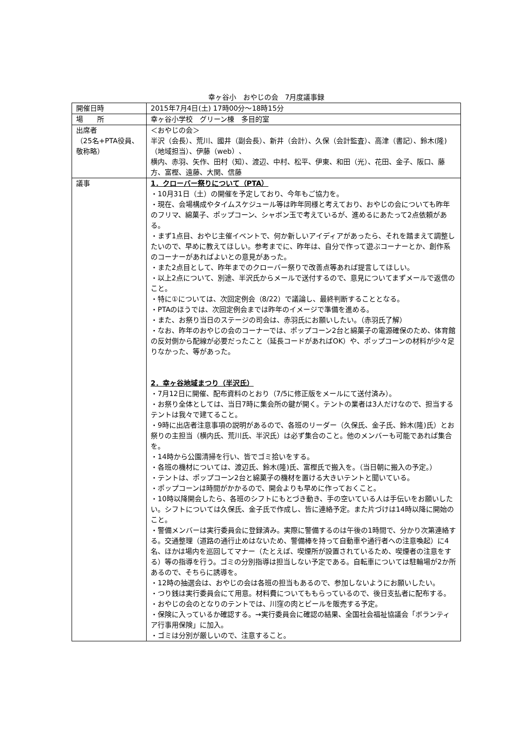幸ヶ谷小　おやじの会　7月度議事録
| 開催日時 | 2015年7月4日(土) 17時00分～18時15分 |
| 場 所 | 幸ヶ谷小学校 グリーン棟 多目的室 |
| 出席者 （25名+PTA役員、敬称略） | ＜おやじの会＞ 半沢（会長）、荒川、國井（副会長）、新井（会計）、久保（会計監査）、高津（書記）、鈴木(隆)（地域担当）、伊藤（web）、 横内、赤羽、矢作、田村（知）、渡辺、中村、松平、伊東、和田（光）、花田、金子、阪口、藤方、富樫、遠藤、大関、信藤 |
| 議事 | 1．クローバー祭りについて（PTA） ・10月31日（土）の開催を予定しており、今年もご協力を。 ・現在、会場構成やタイムスケジュール等は昨年同様と考えており、おやじの会についても昨年のフリマ、綿菓子、ポップコーン、シャボン玉で考えているが、進めるにあたって2点依頼がある。 ・まず1点目、おやじ主催イベントで、何か新しいアイディアがあったら、それを踏まえて調整したいので、早めに教えてほしい。参考までに、昨年は、自分で作って遊ぶコーナーとか、創作系のコーナーがあればよいとの意見があった。 ・また2点目として、昨年までのクローバー祭りで改善点等あれば提言してほしい。 ・以上2点について、別途、半沢氏からメールで送付するので、意見についてまずメールで返信のこと。 ・特に①については、次回定例会（8/22）で議論し、最終判断することとなる。 ・PTAのほうでは、次回定例会までは昨年のイメージで準備を進める。 ・また、お祭り当日のステージの司会は、赤羽氏にお願いしたい。（赤羽氏了解） ・なお、昨年のおやじの会のコーナーでは、ポップコーン2台と綿菓子の電源確保のため、体育館の反対側から配線が必要だったこと（延長コードがあればOK）や、ポップコーンの材料が少々足りなかった、等があった。 2．幸ヶ谷地域まつり（半沢氏） ・7月12日に開催、配布資料のとおり（7/5に修正版をメールにて送付済み）。 ・お祭り全体としては、当日7時に集会所の鍵が開く。テントの業者は3人だけなので、担当するテントは我々で建てること。 ・9時に出店者注意事項の説明があるので、各班のリーダー（久保氏、金子氏、鈴木(隆)氏）とお祭りの主担当（横内氏、荒川氏、半沢氏）は必ず集合のこと。他のメンバーも可能であれば集合を。 ・14時から公園清掃を行い、皆でゴミ拾いをする。 ・各班の機材については、渡辺氏、鈴木(隆)氏、富樫氏で搬入を。（当日朝に搬入の予定。） ・テントは、ポップコーン2台と綿菓子の機材を置ける大きいテントと聞いている。 ・ポップコーンは時間がかかるので、開会よりも早めに作っておくこと。 ・10時以降開会したら、各班のシフトにもとづき動き、手の空いている人は手伝いをお願いしたい。シフトについては久保氏、金子氏で作成し、皆に連絡予定。また片づけは14時以降に開始のこと。 ・警備メンバーは実行委員会に登録済み。実際に警備するのは午後の1時間で、分かり次第連絡する。交通整理（道路の通行止めはないため、警備棒を持って自動車や通行者への注意喚起）に4名、ほかは場内を巡回してマナー（たとえば、喫煙所が設置されているため、喫煙者の注意をする）等の指導を行う。ゴミの分別指導は担当しない予定である。自転車については駐輪場が2か所あるので、そちらに誘導を。 ・12時の抽選会は、おやじの会は各班の担当もあるので、参加しないようにお願いしたい。 ・つり銭は実行委員会にて用意。材料費についてももらっているので、後日支払者に配布する。 ・おやじの会のとなりのテントでは、川窪の肉とビールを販売する予定。 ・保険に入っているか確認する。→実行委員会に確認の結果、全国社会福祉協議会「ボランティア行事用保険」に加入。 ・ゴミは分別が厳しいので、注意すること。 |